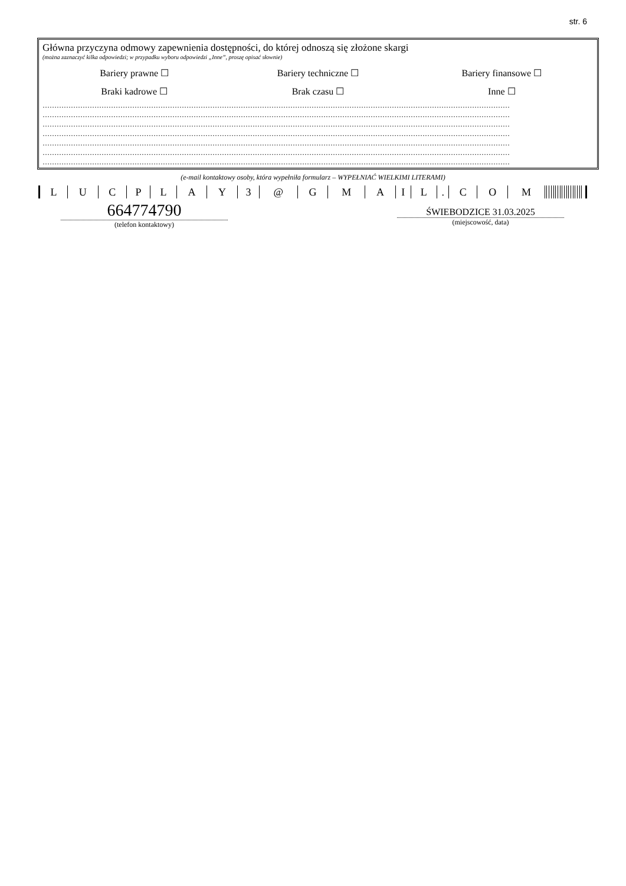str. 6
Główna przyczyna odmowy zapewnienia dostępności, do której odnoszą się złożone skargi
(można zaznaczyć kilka odpowiedzi; w przypadku wyboru odpowiedzi „Inne”, proszę opisać słownie)
Bariery prawne ☐ Bariery techniczne ☐ Bariery finansowe ☐
Braki kadrowe ☐ Brak czasu ☐ Inne ☐
………………………………………………………………………………………………………………………………………………………………………………
………………………………………………………………………………………………………………………………………………………………………………
………………………………………………………………………………………………………………………………………………………………………………
………………………………………………………………………………………………………………………………………………………………………………
………………………………………………………………………………………………………………………………………………………………………………
………………………………………………………………………………………………………………………………………………………………………………
………………………………………………………………………………………………………………………………………………………………………………
(e-mail kontaktowy osoby, która wypełniła formularz – WYPEŁNIAĆ WIELKIMI LITERAMI)
| L | U | C | P | L | A | Y | 3 | @ | G | M | A | I | L | . | C | O | M | | | | | | | | | | | | | | | | | | |
664774790
(telefon kontaktowy)
ŚWIEBODZICE 31.03.2025
(miejscowość, data)